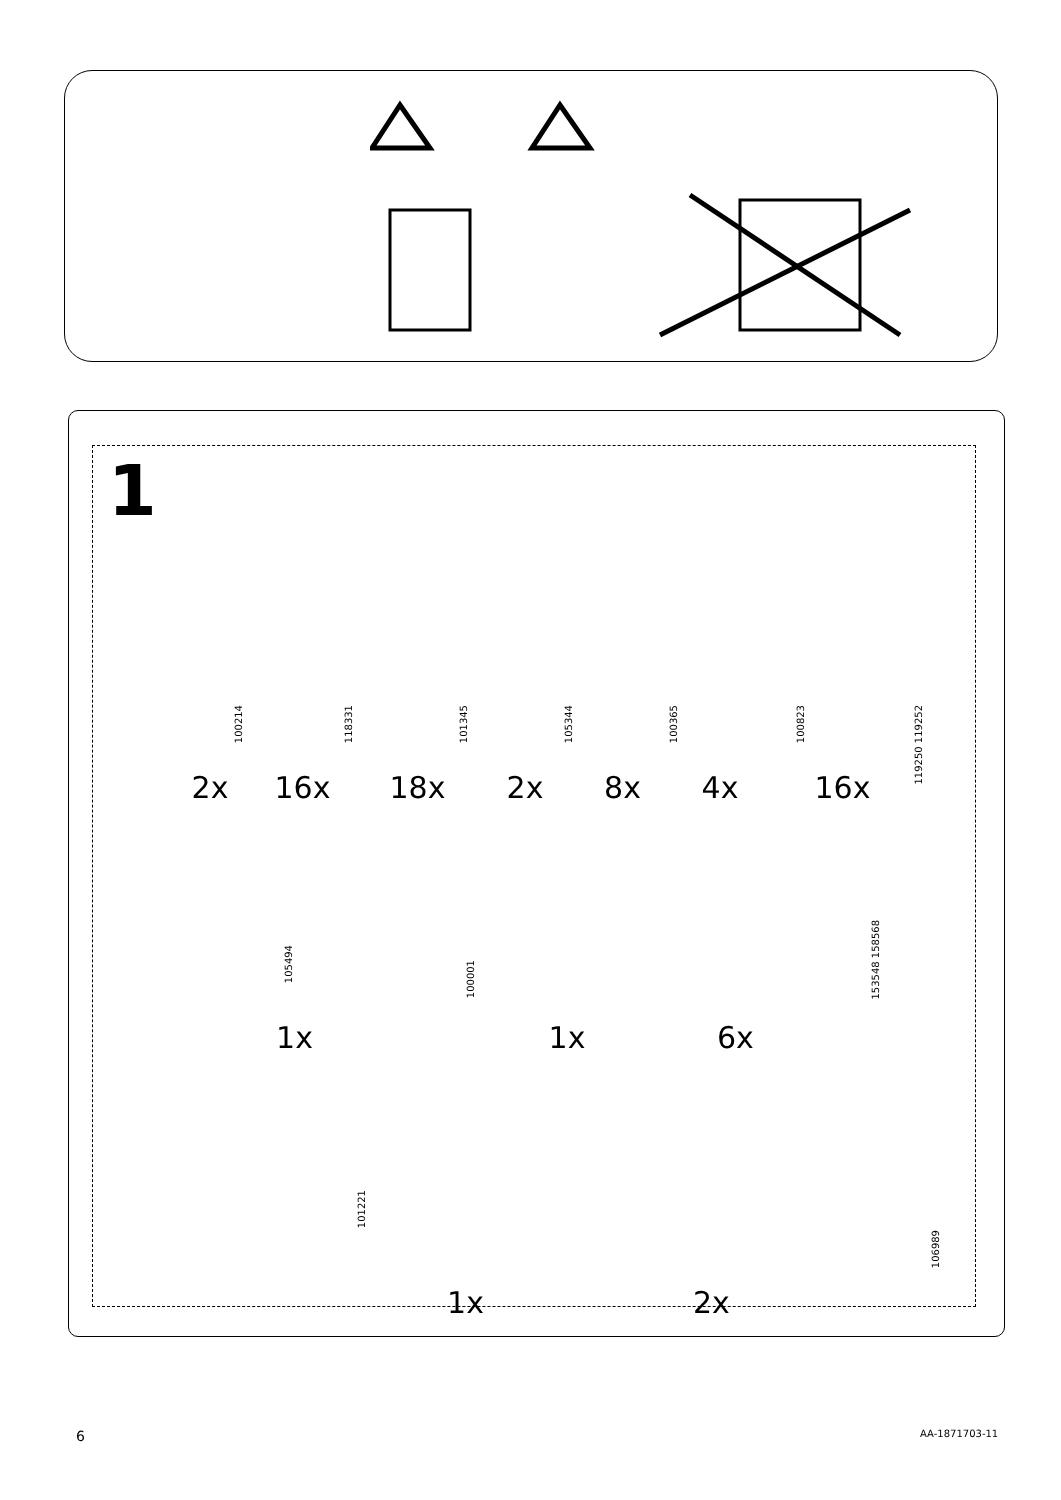1
100214
118331
101345
105344
100365
100823
119250 119252
2x 16x 18x 2x 8x 4x 16x
105494
100001
153548 158568
1x 1x 6x
101221
106989
1x 2x
6 AA-1871703-11